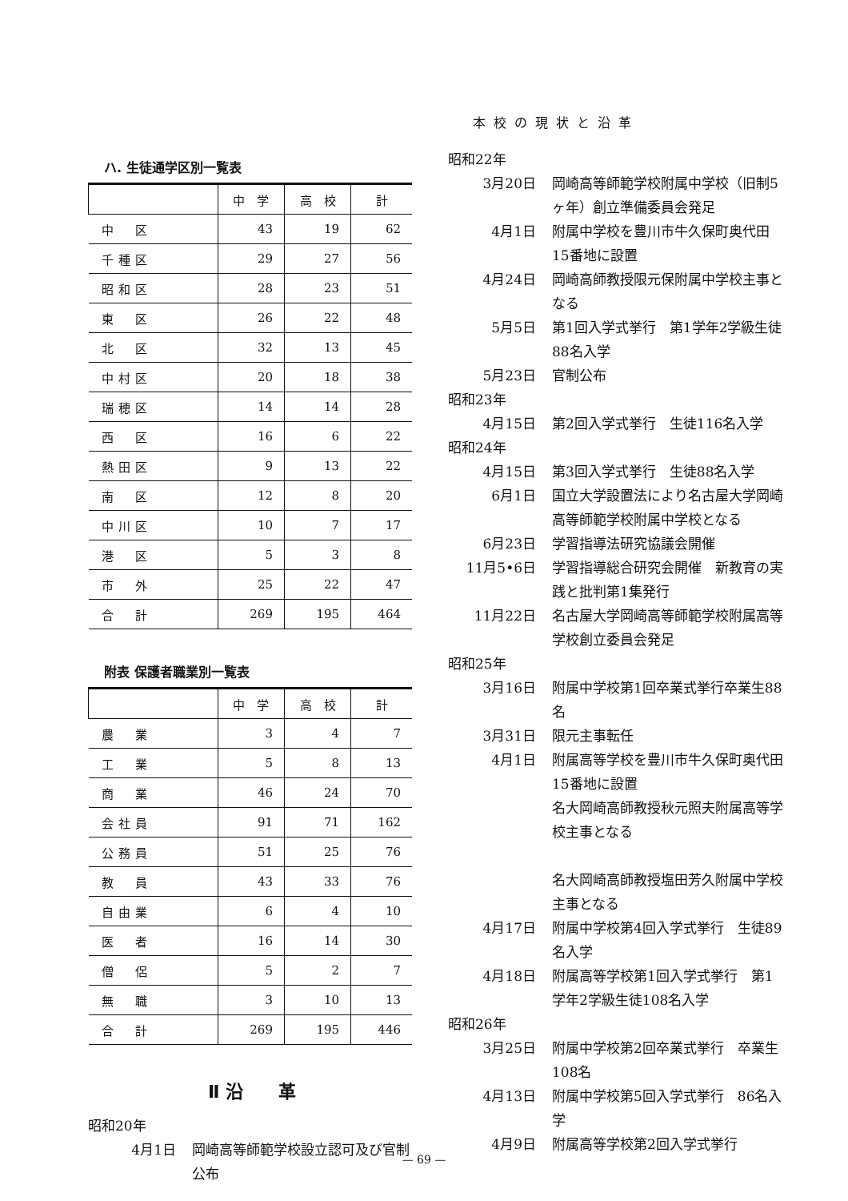本校の現状と沿革
ハ. 生徒通学区別一覧表
| | 中 学 | 高 校 | 計 |
| --- | --- | --- | --- |
| 中 区 | 43 | 19 | 62 |
| 千種区 | 29 | 27 | 56 |
| 昭和区 | 28 | 23 | 51 |
| 東 区 | 26 | 22 | 48 |
| 北 区 | 32 | 13 | 45 |
| 中村区 | 20 | 18 | 38 |
| 瑞穂区 | 14 | 14 | 28 |
| 西 区 | 16 | 6 | 22 |
| 熱田区 | 9 | 13 | 22 |
| 南 区 | 12 | 8 | 20 |
| 中川区 | 10 | 7 | 17 |
| 港 区 | 5 | 3 | 8 |
| 市 外 | 25 | 22 | 47 |
| 合 計 | 269 | 195 | 464 |
附表 保護者職業別一覧表
| | 中 学 | 高 校 | 計 |
| --- | --- | --- | --- |
| 農 業 | 3 | 4 | 7 |
| 工 業 | 5 | 8 | 13 |
| 商 業 | 46 | 24 | 70 |
| 会社員 | 91 | 71 | 162 |
| 公務員 | 51 | 25 | 76 |
| 教 員 | 43 | 33 | 76 |
| 自由業 | 6 | 4 | 10 |
| 医 者 | 16 | 14 | 30 |
| 僧 侶 | 5 | 2 | 7 |
| 無 職 | 3 | 10 | 13 |
| 合 計 | 269 | 195 | 446 |
Ⅱ 沿　　革
昭和20年
4月1日 岡崎高等師範学校設立認可及び官制公布
昭和22年
3月20日 岡崎高等師範学校附属中学校（旧制5ヶ年）創立準備委員会発足
4月1日 附属中学校を豊川市牛久保町奥代田15番地に設置
4月24日 岡崎高師教授限元保附属中学校主事となる
5月5日 第1回入学式挙行　第1学年2学級生徒88名入学
5月23日 官制公布
昭和23年
4月15日 第2回入学式挙行　生徒116名入学
昭和24年
4月15日 第3回入学式挙行　生徒88名入学
6月1日 国立大学設置法により名古屋大学岡崎高等師範学校附属中学校となる
6月23日 学習指導法研究協議会開催
11月5•6日 学習指導総合研究会開催　新教育の実践と批判第1集発行
11月22日 名古屋大学岡崎高等師範学校附属高等学校創立委員会発足
昭和25年
3月16日 附属中学校第1回卒業式挙行卒業生88名
3月31日 限元主事転任
4月1日 附属高等学校を豊川市牛久保町奥代田15番地に設置
名大岡崎高師教授秋元照夫附属高等学校主事となる
名大岡崎高師教授塩田芳久附属中学校主事となる
4月17日 附属中学校第4回入学式挙行　生徒89名入学
4月18日 附属高等学校第1回入学式挙行　第1学年2学級生徒108名入学
昭和26年
3月25日 附属中学校第2回卒業式挙行　卒業生108名
4月13日 附属中学校第5回入学式挙行　86名入学
4月9日 附属高等学校第2回入学式挙行
— 69 —